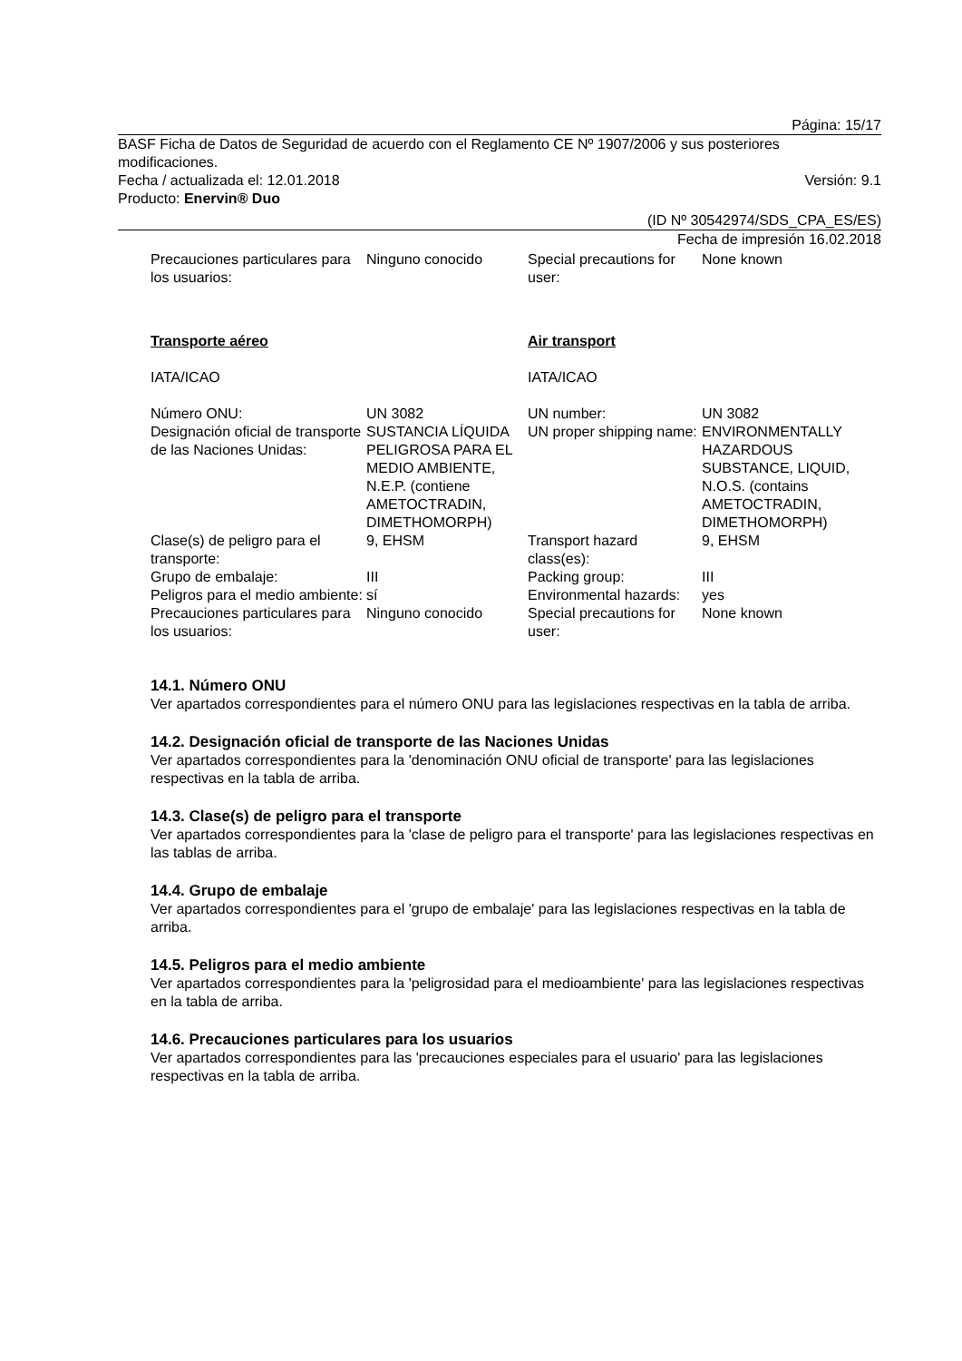Página: 15/17
BASF Ficha de Datos de Seguridad de acuerdo con el Reglamento CE Nº 1907/2006 y sus posteriores modificaciones.
Fecha / actualizada el: 12.01.2018 Versión: 9.1
Producto: Enervin® Duo
(ID Nº 30542974/SDS_CPA_ES/ES)
Fecha de impresión 16.02.2018
| Precauciones particulares para los usuarios: | Ninguno conocido | Special precautions for user: | None known |
| Transporte aéreo | | Air transport | |
| IATA/ICAO | | IATA/ICAO | |
| Número ONU: | UN 3082 | UN number: | UN 3082 |
| Designación oficial de transporte de las Naciones Unidas: | SUSTANCIA LÍQUIDA PELIGROSA PARA EL MEDIO AMBIENTE, N.E.P. (contiene AMETOCTRADIN, DIMETHOMORPH) | UN proper shipping name: | ENVIRONMENTALLY HAZARDOUS SUBSTANCE, LIQUID, N.O.S. (contains AMETOCTRADIN, DIMETHOMORPH) |
| Clase(s) de peligro para el transporte: | 9, EHSM | Transport hazard class(es): | 9, EHSM |
| Grupo de embalaje: | III | Packing group: | III |
| Peligros para el medio ambiente: | sí | Environmental hazards: | yes |
| Precauciones particulares para los usuarios: | Ninguno conocido | Special precautions for user: | None known |
14.1. Número ONU
Ver apartados correspondientes para el número ONU para las legislaciones respectivas en la tabla de arriba.
14.2. Designación oficial de transporte de las Naciones Unidas
Ver apartados correspondientes para la 'denominación ONU oficial de transporte' para las legislaciones respectivas en la tabla de arriba.
14.3. Clase(s) de peligro para el transporte
Ver apartados correspondientes para la 'clase de peligro para el transporte' para las legislaciones respectivas en las tablas de arriba.
14.4. Grupo de embalaje
Ver apartados correspondientes para el 'grupo de embalaje' para las legislaciones respectivas en la tabla de arriba.
14.5. Peligros para el medio ambiente
Ver apartados correspondientes para la 'peligrosidad para el medioambiente' para las legislaciones respectivas en la tabla de arriba.
14.6. Precauciones particulares para los usuarios
Ver apartados correspondientes para las 'precauciones especiales para el usuario' para las legislaciones respectivas en la tabla de arriba.